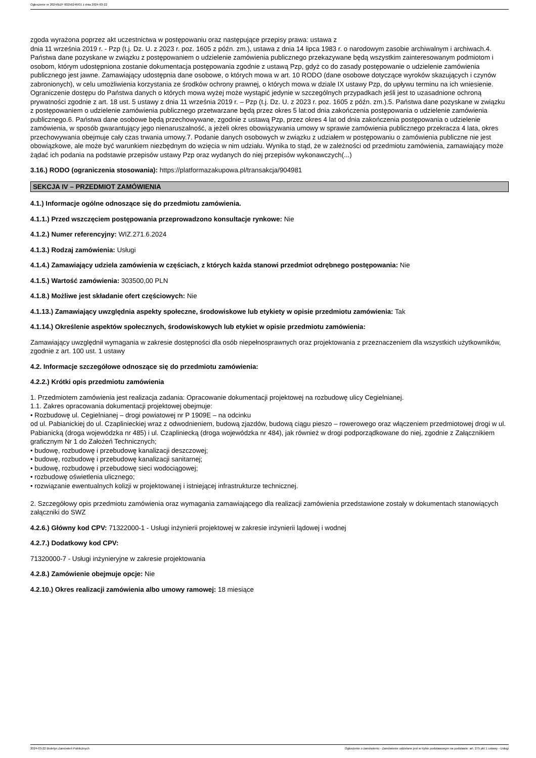Ogłoszenie nr 2024/BZP 00256246/01 z dnia 2024-03-22
zgoda wyrażona poprzez akt uczestnictwa w postępowaniu oraz następujące przepisy prawa: ustawa z
dnia 11 września 2019 r. - Pzp (t.j. Dz. U. z 2023 r. poz. 1605 z późn. zm.), ustawa z dnia 14 lipca 1983 r. o narodowym zasobie archiwalnym i archiwach.4. Państwa dane pozyskane w związku z postępowaniem o udzielenie zamówienia publicznego przekazywane będą wszystkim zainteresowanym podmiotom i osobom, którym udostępniona zostanie dokumentacja postępowania zgodnie z ustawą Pzp, gdyż co do zasady postępowanie o udzielenie zamówienia publicznego jest jawne. Zamawiający udostępnia dane osobowe, o których mowa w art. 10 RODO (dane osobowe dotyczące wyroków skazujących i czynów zabronionych), w celu umożliwienia korzystania ze środków ochrony prawnej, o których mowa w dziale IX ustawy Pzp, do upływu terminu na ich wniesienie. Ograniczenie dostępu do Państwa danych o których mowa wyżej może wystąpić jedynie w szczególnych przypadkach jeśli jest to uzasadnione ochroną prywatności zgodnie z art. 18 ust. 5 ustawy z dnia 11 września 2019 r. – Pzp (t.j. Dz. U. z 2023 r. poz. 1605 z późn. zm.).5. Państwa dane pozyskane w związku z postępowaniem o udzielenie zamówienia publicznego przetwarzane będą przez okres 5 lat:od dnia zakończenia postępowania o udzielenie zamówienia publicznego.6. Państwa dane osobowe będą przechowywane, zgodnie z ustawą Pzp, przez okres 4 lat od dnia zakończenia postępowania o udzielenie zamówienia, w sposób gwarantujący jego nienaruszalność, a jeżeli okres obowiązywania umowy w sprawie zamówienia publicznego przekracza 4 lata, okres przechowywania obejmuje cały czas trwania umowy.7. Podanie danych osobowych w związku z udziałem w postępowaniu o zamówienia publiczne nie jest obowiązkowe, ale może być warunkiem niezbędnym do wzięcia w nim udziału. Wynika to stąd, że w zależności od przedmiotu zamówienia, zamawiający może żądać ich podania na podstawie przepisów ustawy Pzp oraz wydanych do niej przepisów wykonawczych(...)
3.16.) RODO (ograniczenia stosowania): https://platformazakupowa.pl/transakcja/904981
SEKCJA IV – PRZEDMIOT ZAMÓWIENIA
4.1.) Informacje ogólne odnoszące się do przedmiotu zamówienia.
4.1.1.) Przed wszczęciem postępowania przeprowadzono konsultacje rynkowe: Nie
4.1.2.) Numer referencyjny: WIZ.271.6.2024
4.1.3.) Rodzaj zamówienia: Usługi
4.1.4.) Zamawiający udziela zamówienia w częściach, z których każda stanowi przedmiot odrębnego postępowania: Nie
4.1.5.) Wartość zamówienia: 303500,00 PLN
4.1.8.) Możliwe jest składanie ofert częściowych: Nie
4.1.13.) Zamawiający uwzględnia aspekty społeczne, środowiskowe lub etykiety w opisie przedmiotu zamówienia: Tak
4.1.14.) Określenie aspektów społecznych, środowiskowych lub etykiet w opisie przedmiotu zamówienia:
Zamawiający uwzględnił wymagania w zakresie dostępności dla osób niepełnosprawnych oraz projektowania z przeznaczeniem dla wszystkich użytkowników, zgodnie z art. 100 ust. 1 ustawy
4.2. Informacje szczegółowe odnoszące się do przedmiotu zamówienia:
4.2.2.) Krótki opis przedmiotu zamówienia
1. Przedmiotem zamówienia jest realizacja zadania: Opracowanie dokumentacji projektowej na rozbudowę ulicy Cegielnianej.
1.1. Zakres opracowania dokumentacji projektowej obejmuje:
• Rozbudowę ul. Cegielnianej – drogi powiatowej nr P 1909E – na odcinku
od ul. Pabianickiej do ul. Czaplinieckiej wraz z odwodnieniem, budową zjazdów, budową ciągu pieszo – rowerowego oraz włączeniem przedmiotowej drogi w ul. Pabianicką (droga wojewódzka nr 485) i ul. Czapliniecką (droga wojewódzka nr 484), jak również w drogi podporządkowane do niej, zgodnie z Załącznikiem graficznym Nr 1 do Założeń Technicznych;
• budowę, rozbudowę i przebudowę kanalizacji deszczowej;
• budowę, rozbudowę i przebudowę kanalizacji sanitarnej;
• budowę, rozbudowę i przebudowę sieci wodociągowej;
• rozbudowę oświetlenia ulicznego;
• rozwiązanie ewentualnych kolizji w projektowanej i istniejącej infrastrukturze technicznej.
2. Szczegółowy opis przedmiotu zamówienia oraz wymagania zamawiającego dla realizacji zamówienia przedstawione zostały w dokumentach stanowiących załączniki do SWZ
4.2.6.) Główny kod CPV: 71322000-1 - Usługi inżynierii projektowej w zakresie inżynierii lądowej i wodnej
4.2.7.) Dodatkowy kod CPV:
71320000-7 - Usługi inżynieryjne w zakresie projektowania
4.2.8.) Zamówienie obejmuje opcje: Nie
4.2.10.) Okres realizacji zamówienia albo umowy ramowej: 18 miesiące
2024-03-22 Biuletyn Zamówień Publicznych Ogłoszenie o zamówieniu - Zamówienie udzielane jest w trybie podstawowym na podstawie: art. 275 pkt 1 ustawy - Usługi